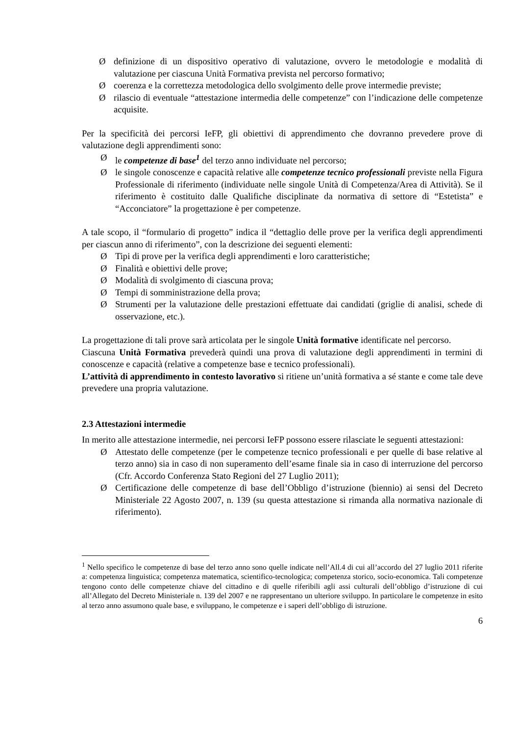Ødefinizione di un dispositivo operativo di valutazione, ovvero le metodologie e modalità di valutazione per ciascuna Unità Formativa prevista nel percorso formativo;
Øcoerenza e la correttezza metodologica dello svolgimento delle prove intermedie previste;
Ørilascio di eventuale “attestazione intermedia delle competenze” con l’indicazione delle competenze acquisite.
Per la specificità dei percorsi IeFP, gli obiettivi di apprendimento che dovranno prevedere prove di valutazione degli apprendimenti sono:
Øle competenze di base<sup>1</sup> del terzo anno individuate nel percorso;
Øle singole conoscenze e capacità relative alle competenze tecnico professionali previste nella Figura Professionale di riferimento (individuate nelle singole Unità di Competenza/Area di Attività). Se il riferimento è costituito dalle Qualifiche disciplinate da normativa di settore di “Estetista” e “Acconciatore” la progettazione è per competenze.
A tale scopo, il “formulario di progetto” indica il “dettaglio delle prove per la verifica degli apprendimenti per ciascun anno di riferimento”, con la descrizione dei seguenti elementi:
Ø Tipi di prove per la verifica degli apprendimenti e loro caratteristiche;
Ø Finalità e obiettivi delle prove;
Ø Modalità di svolgimento di ciascuna prova;
Ø Tempi di somministrazione della prova;
Ø Strumenti per la valutazione delle prestazioni effettuate dai candidati (griglie di analisi, schede di osservazione, etc.).
La progettazione di tali prove sarà articolata per le singole Unità formative identificate nel percorso.
Ciascuna Unità Formativa prevederà quindi una prova di valutazione degli apprendimenti in termini di conoscenze e capacità (relative a competenze base e tecnico professionali).
L’attività di apprendimento in contesto lavorativo si ritiene un’unità formativa a sé stante e come tale deve prevedere una propria valutazione.
2.3 Attestazioni intermedie
In merito alle attestazione intermedie, nei percorsi IeFP possono essere rilasciate le seguenti attestazioni:
Ø Attestato delle competenze (per le competenze tecnico professionali e per quelle di base relative al terzo anno) sia in caso di non superamento dell’esame finale sia in caso di interruzione del percorso (Cfr. Accordo Conferenza Stato Regioni del 27 Luglio 2011);
Ø Certificazione delle competenze di base dell’Obbligo d’istruzione (biennio) ai sensi del Decreto Ministeriale 22 Agosto 2007, n. 139 (su questa attestazione si rimanda alla normativa nazionale di riferimento).
<sup>1</sup> Nello specifico le competenze di base del terzo anno sono quelle indicate nell’All.4 di cui all’accordo del 27 luglio 2011 riferite a: competenza linguistica; competenza matematica, scientifico-tecnologica; competenza storico, socio-economica. Tali competenze tengono conto delle competenze chiave del cittadino e di quelle riferibili agli assi culturali dell’obbligo d’istruzione di cui all’Allegato del Decreto Ministeriale n. 139 del 2007 e ne rappresentano un ulteriore sviluppo. In particolare le competenze in esito al terzo anno assumono quale base, e sviluppano, le competenze e i saperi dell’obbligo di istruzione.
6